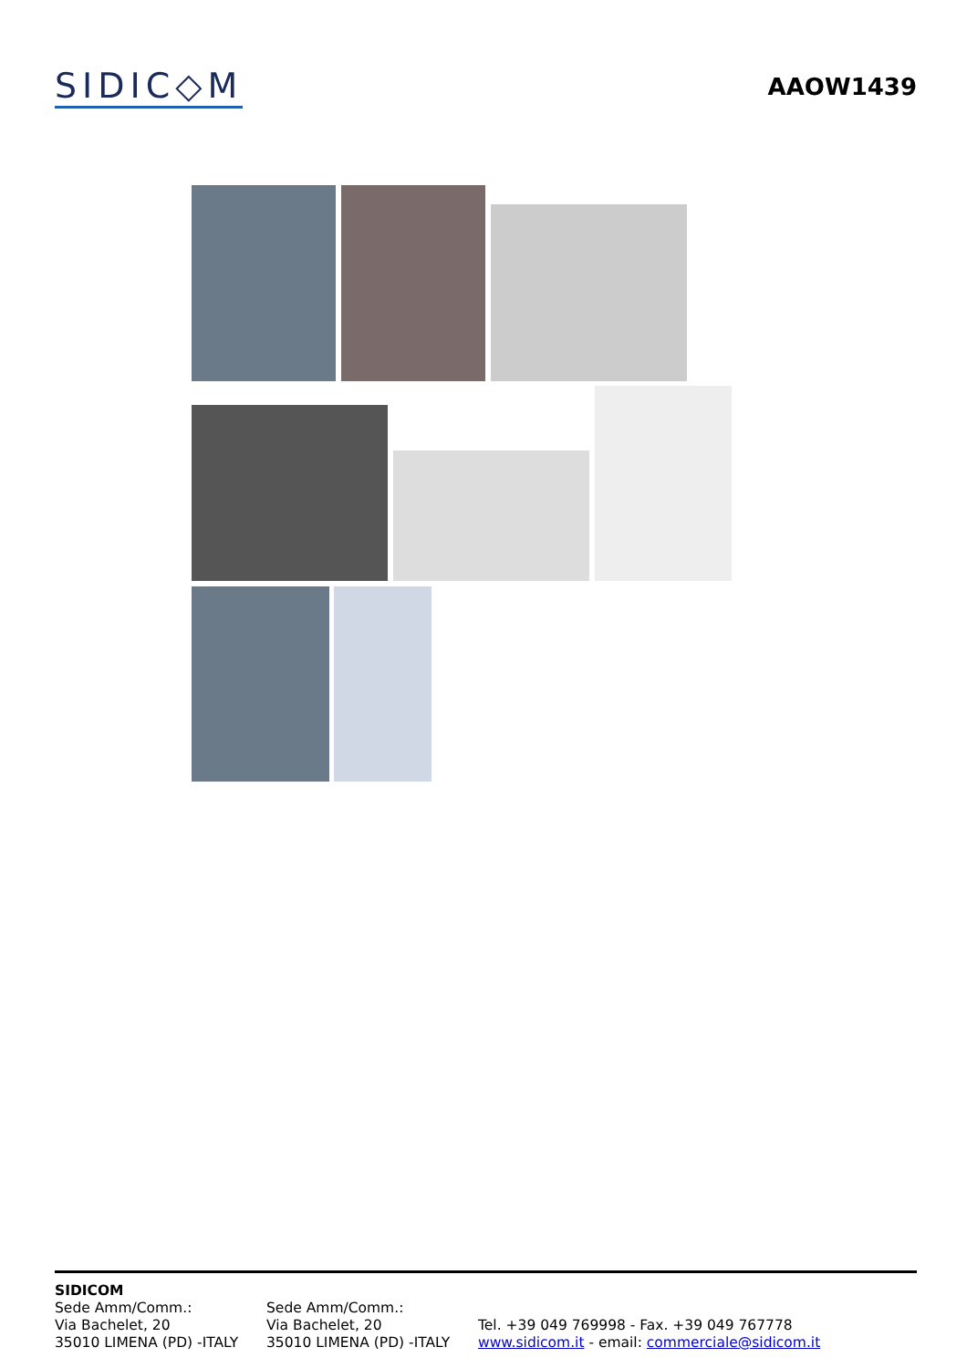SIDIC◇M
AAOW1439
SIDICOM
Sede Amm/Comm.:
Via Bachelet, 20
35010 LIMENA (PD) -ITALY
Sede Amm/Comm.:
Via Bachelet, 20
35010 LIMENA (PD) -ITALY
Tel. +39 049 769998 - Fax. +39 049 767778
www.sidicom.it - email: commerciale@sidicom.it